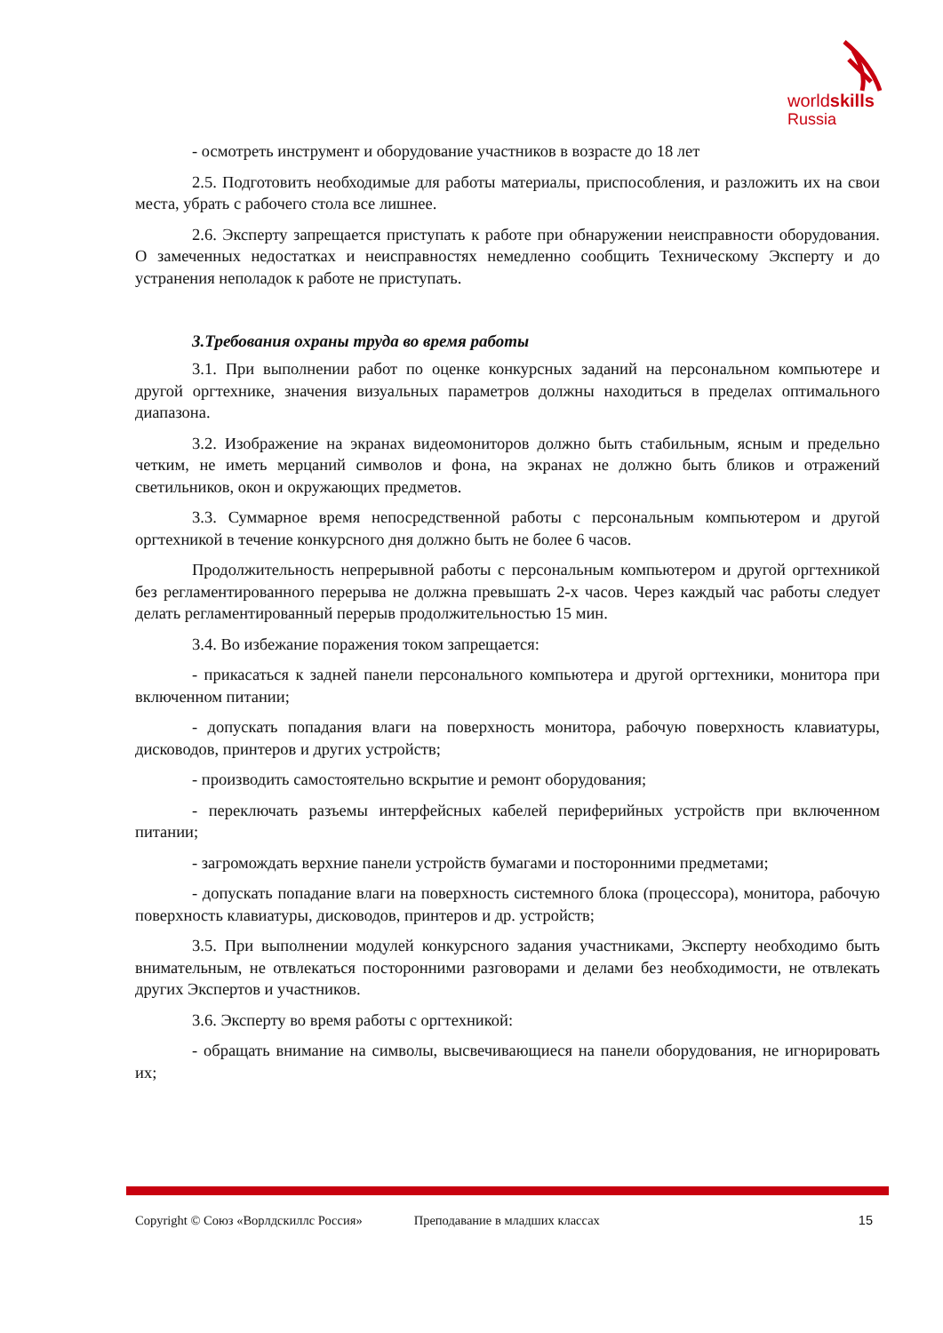worldskills
Russia
- осмотреть инструмент и оборудование участников в возрасте до 18 лет
2.5. Подготовить необходимые для работы материалы, приспособления, и разложить их на свои места, убрать с рабочего стола все лишнее.
2.6. Эксперту запрещается приступать к работе при обнаружении неисправности оборудования. О замеченных недостатках и неисправностях немедленно сообщить Техническому Эксперту и до устранения неполадок к работе не приступать.
3.Требования охраны труда во время работы
3.1. При выполнении работ по оценке конкурсных заданий на персональном компьютере и другой оргтехнике, значения визуальных параметров должны находиться в пределах оптимального диапазона.
3.2. Изображение на экранах видеомониторов должно быть стабильным, ясным и предельно четким, не иметь мерцаний символов и фона, на экранах не должно быть бликов и отражений светильников, окон и окружающих предметов.
3.3. Суммарное время непосредственной работы с персональным компьютером и другой оргтехникой в течение конкурсного дня должно быть не более 6 часов.
Продолжительность непрерывной работы с персональным компьютером и другой оргтехникой без регламентированного перерыва не должна превышать 2-х часов. Через каждый час работы следует делать регламентированный перерыв продолжительностью 15 мин.
3.4. Во избежание поражения током запрещается:
- прикасаться к задней панели персонального компьютера и другой оргтехники, монитора при включенном питании;
- допускать попадания влаги на поверхность монитора, рабочую поверхность клавиатуры, дисководов, принтеров и других устройств;
- производить самостоятельно вскрытие и ремонт оборудования;
- переключать разъемы интерфейсных кабелей периферийных устройств при включенном питании;
- загромождать верхние панели устройств бумагами и посторонними предметами;
- допускать попадание влаги на поверхность системного блока (процессора), монитора, рабочую поверхность клавиатуры, дисководов, принтеров и др. устройств;
3.5. При выполнении модулей конкурсного задания участниками, Эксперту необходимо быть внимательным, не отвлекаться посторонними разговорами и делами без необходимости, не отвлекать других Экспертов и участников.
3.6. Эксперту во время работы с оргтехникой:
- обращать внимание на символы, высвечивающиеся на панели оборудования, не игнорировать их;
Copyright © Союз «Ворлдскиллс Россия» Преподавание в младших классах 15